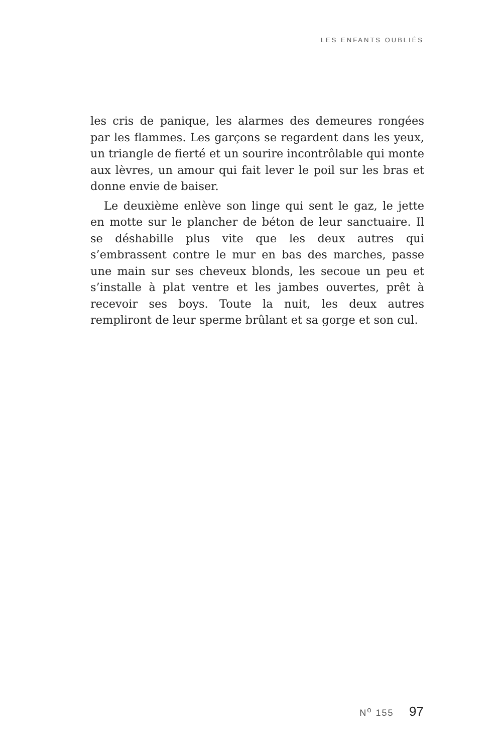LES ENFANTS OUBLIÉS
les cris de panique, les alarmes des demeures rongées par les flammes. Les garçons se regardent dans les yeux, un triangle de fierté et un sourire incontrôlable qui monte aux lèvres, un amour qui fait lever le poil sur les bras et donne envie de baiser.
Le deuxième enlève son linge qui sent le gaz, le jette en motte sur le plancher de béton de leur sanctuaire. Il se déshabille plus vite que les deux autres qui s’embrassent contre le mur en bas des marches, passe une main sur ses cheveux blonds, les secoue un peu et s’installe à plat ventre et les jambes ouvertes, prêt à recevoir ses boys. Toute la nuit, les deux autres rempliront de leur sperme brûlant et sa gorge et son cul.
N<sup>o</sup> 155 97